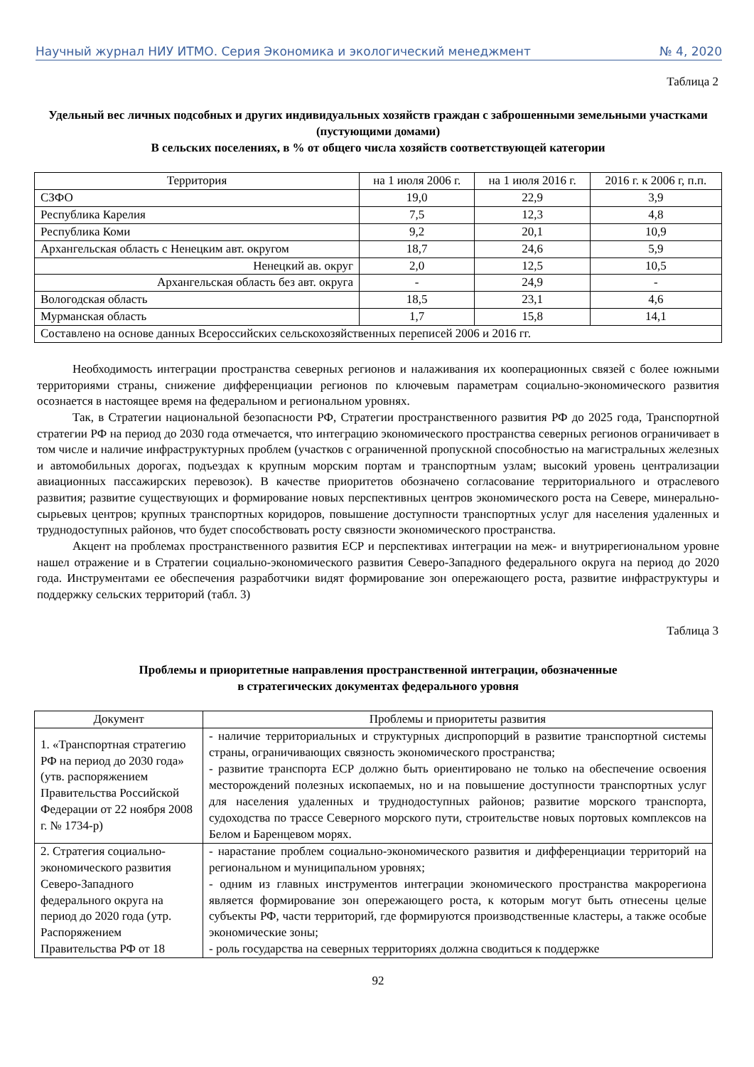Научный журнал НИУ ИТМО. Серия Экономика и экологический менеджмент № 4, 2020
Таблица 2
Удельный вес личных подсобных и других индивидуальных хозяйств граждан с заброшенными земельными участками (пустующими домами)
В сельских поселениях, в % от общего числа хозяйств соответствующей категории
| Территория | на 1 июля 2006 г. | на 1 июля 2016 г. | 2016 г. к 2006 г, п.п. |
| --- | --- | --- | --- |
| СЗФО | 19,0 | 22,9 | 3,9 |
| Республика Карелия | 7,5 | 12,3 | 4,8 |
| Республика Коми | 9,2 | 20,1 | 10,9 |
| Архангельская область с Ненецким авт. округом | 18,7 | 24,6 | 5,9 |
| Ненецкий ав. округ | 2,0 | 12,5 | 10,5 |
| Архангельская область без авт. округа | - | 24,9 | - |
| Вологодская область | 18,5 | 23,1 | 4,6 |
| Мурманская область | 1,7 | 15,8 | 14,1 |
| Составлено на основе данных Всероссийских сельскохозяйственных переписей 2006 и 2016 гг. | | | |
Необходимость интеграции пространства северных регионов и налаживания их кооперационных связей с более южными территориями страны, снижение дифференциации регионов по ключевым параметрам социально-экономического развития осознается в настоящее время на федеральном и региональном уровнях.
Так, в Стратегии национальной безопасности РФ, Стратегии пространственного развития РФ до 2025 года, Транспортной стратегии РФ на период до 2030 года отмечается, что интеграцию экономического пространства северных регионов ограничивает в том числе и наличие инфраструктурных проблем (участков с ограниченной пропускной способностью на магистральных железных и автомобильных дорогах, подъездах к крупным морским портам и транспортным узлам; высокий уровень централизации авиационных пассажирских перевозок). В качестве приоритетов обозначено согласование территориального и отраслевого развития; развитие существующих и формирование новых перспективных центров экономического роста на Севере, минерально-сырьевых центров; крупных транспортных коридоров, повышение доступности транспортных услуг для населения удаленных и труднодоступных районов, что будет способствовать росту связности экономического пространства.
Акцент на проблемах пространственного развития ЕСР и перспективах интеграции на меж- и внутрирегиональном уровне нашел отражение и в Стратегии социально-экономического развития Северо-Западного федерального округа на период до 2020 года. Инструментами ее обеспечения разработчики видят формирование зон опережающего роста, развитие инфраструктуры и поддержку сельских территорий (табл. 3)
Таблица 3
Проблемы и приоритетные направления пространственной интеграции, обозначенные
в стратегических документах федерального уровня
| Документ | Проблемы и приоритеты развития |
| --- | --- |
| 1. «Транспортная стратегию РФ на период до 2030 года» (утв. распоряжением Правительства Российской Федерации от 22 ноября 2008 г. № 1734-р) | - наличие территориальных и структурных диспропорций в развитие транспортной системы страны, ограничивающих связность экономического пространства; - развитие транспорта ЕСР должно быть ориентировано не только на обеспечение освоения месторождений полезных ископаемых, но и на повышение доступности транспортных услуг для населения удаленных и труднодоступных районов; развитие морского транспорта, судоходства по трассе Северного морского пути, строительстве новых портовых комплексов на Белом и Баренцевом морях. |
| 2. Стратегия социально-экономического развития Северо-Западного федерального округа на период до 2020 года (утр. Распоряжением Правительства РФ от 18 | - нарастание проблем социально-экономического развития и дифференциации территорий на региональном и муниципальном уровнях; - одним из главных инструментов интеграции экономического пространства макрорегиона является формирование зон опережающего роста, к которым могут быть отнесены целые субъекты РФ, части территорий, где формируются производственные кластеры, а также особые экономические зоны; - роль государства на северных территориях должна сводиться к поддержке |
92